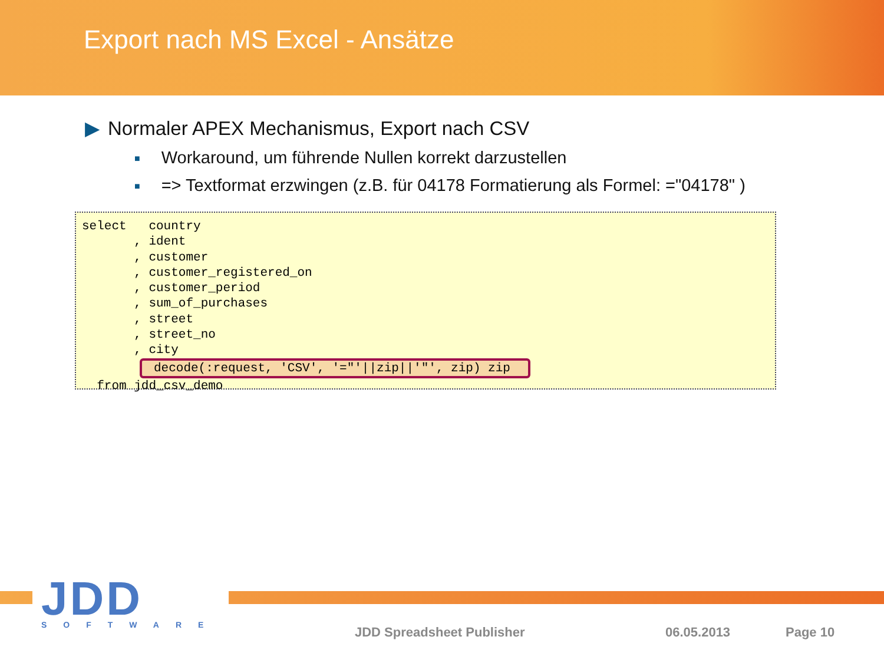Export nach MS Excel - Ansätze
▶ Normaler APEX Mechanismus, Export nach CSV
■ Workaround, um führende Nullen korrekt darzustellen
■ => Textformat erzwingen (z.B. für 04178 Formatierung als Formel: ="04178" )
select country , ident , customer , customer_registered_on , customer_period , sum_of_purchases , street , street_no , city decode(:request, 'CSV', '="'||zip||'"', zip) zip from jdd_csv_demo
JDD
SOFTWARE
JDD Spreadsheet Publisher 06.05.2013 Page 10